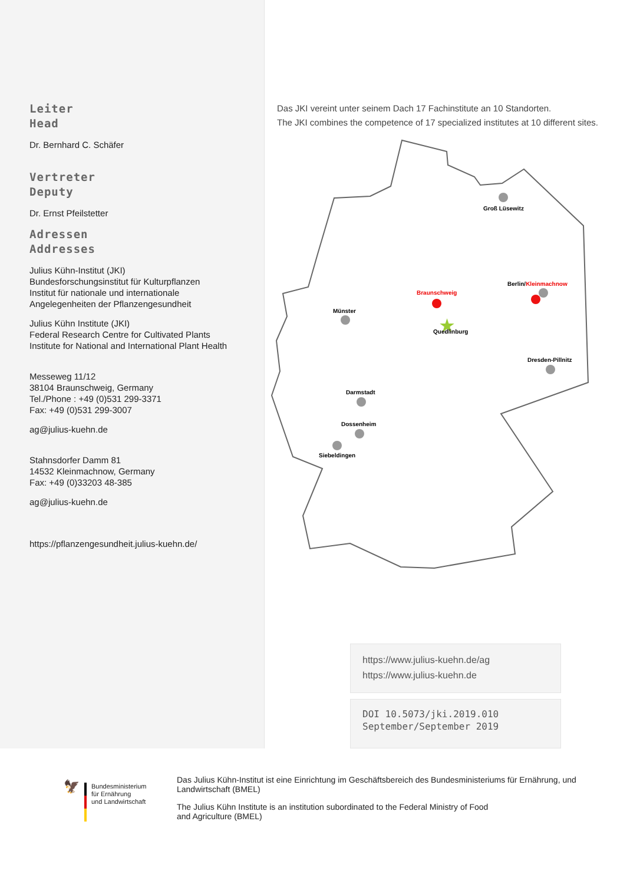Leiter
Head
Dr. Bernhard C. Schäfer
Vertreter
Deputy
Dr. Ernst Pfeilstetter
Adressen
Addresses
Julius Kühn-Institut (JKI)
Bundesforschungsinstitut für Kulturpflanzen
Institut für nationale und internationale
Angelegenheiten der Pflanzengesundheit
Julius Kühn Institute (JKI)
Federal Research Centre for Cultivated Plants
Institute for National and International Plant Health
Messeweg 11/12
38104 Braunschweig, Germany
Tel./Phone : +49 (0)531 299-3371
Fax: +49 (0)531 299-3007
ag@julius-kuehn.de
Stahnsdorfer Damm 81
14532 Kleinmachnow, Germany
Fax: +49 (0)33203 48-385
ag@julius-kuehn.de
https://pflanzengesundheit.julius-kuehn.de/
Das JKI vereint unter seinem Dach 17 Fachinstitute an 10 Standorten.
The JKI combines the competence of 17 specialized institutes at 10 different sites.
Groß Lüsewitz
Berlin/Kleinmachnow
Braunschweig
★
Quedlinburg
Münster
Dresden-Pillnitz
Darmstadt
Dossenheim
Siebeldingen
https://www.julius-kuehn.de/ag
https://www.julius-kuehn.de
DOI 10.5073/jki.2019.010
September/September 2019
🦅
Bundesministerium
für Ernährung
und Landwirtschaft
Das Julius Kühn-Institut ist eine Einrichtung im Geschäftsbereich des Bundesministeriums für Ernährung, und Landwirtschaft (BMEL)
The Julius Kühn Institute is an institution subordinated to the Federal Ministry of Food
and Agriculture (BMEL)